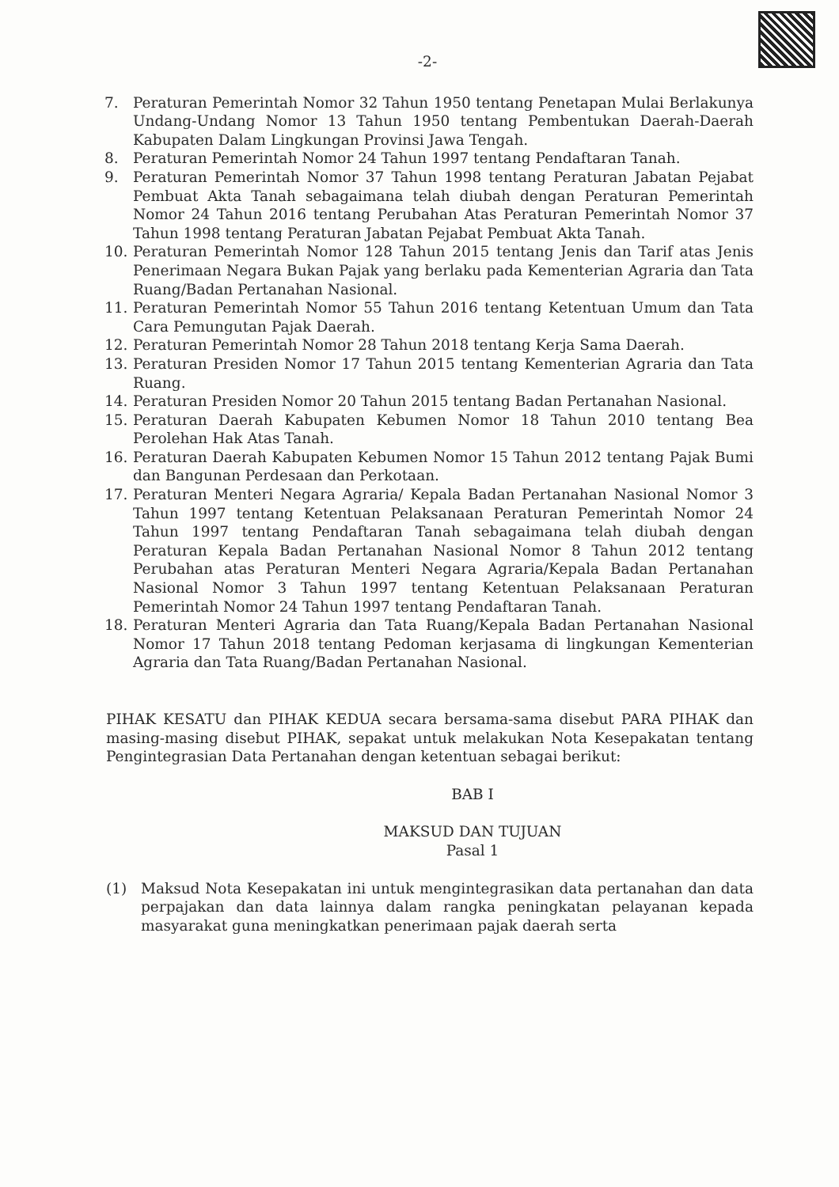-2-
7. Peraturan Pemerintah Nomor 32 Tahun 1950 tentang Penetapan Mulai Berlakunya Undang-Undang Nomor 13 Tahun 1950 tentang Pembentukan Daerah-Daerah Kabupaten Dalam Lingkungan Provinsi Jawa Tengah.
8. Peraturan Pemerintah Nomor 24 Tahun 1997 tentang Pendaftaran Tanah.
9. Peraturan Pemerintah Nomor 37 Tahun 1998 tentang Peraturan Jabatan Pejabat Pembuat Akta Tanah sebagaimana telah diubah dengan Peraturan Pemerintah Nomor 24 Tahun 2016 tentang Perubahan Atas Peraturan Pemerintah Nomor 37 Tahun 1998 tentang Peraturan Jabatan Pejabat Pembuat Akta Tanah.
10. Peraturan Pemerintah Nomor 128 Tahun 2015 tentang Jenis dan Tarif atas Jenis Penerimaan Negara Bukan Pajak yang berlaku pada Kementerian Agraria dan Tata Ruang/Badan Pertanahan Nasional.
11. Peraturan Pemerintah Nomor 55 Tahun 2016 tentang Ketentuan Umum dan Tata Cara Pemungutan Pajak Daerah.
12. Peraturan Pemerintah Nomor 28 Tahun 2018 tentang Kerja Sama Daerah.
13. Peraturan Presiden Nomor 17 Tahun 2015 tentang Kementerian Agraria dan Tata Ruang.
14. Peraturan Presiden Nomor 20 Tahun 2015 tentang Badan Pertanahan Nasional.
15. Peraturan Daerah Kabupaten Kebumen Nomor 18 Tahun 2010 tentang Bea Perolehan Hak Atas Tanah.
16. Peraturan Daerah Kabupaten Kebumen Nomor 15 Tahun 2012 tentang Pajak Bumi dan Bangunan Perdesaan dan Perkotaan.
17. Peraturan Menteri Negara Agraria/ Kepala Badan Pertanahan Nasional Nomor 3 Tahun 1997 tentang Ketentuan Pelaksanaan Peraturan Pemerintah Nomor 24 Tahun 1997 tentang Pendaftaran Tanah sebagaimana telah diubah dengan Peraturan Kepala Badan Pertanahan Nasional Nomor 8 Tahun 2012 tentang Perubahan atas Peraturan Menteri Negara Agraria/Kepala Badan Pertanahan Nasional Nomor 3 Tahun 1997 tentang Ketentuan Pelaksanaan Peraturan Pemerintah Nomor 24 Tahun 1997 tentang Pendaftaran Tanah.
18. Peraturan Menteri Agraria dan Tata Ruang/Kepala Badan Pertanahan Nasional Nomor 17 Tahun 2018 tentang Pedoman kerjasama di lingkungan Kementerian Agraria dan Tata Ruang/Badan Pertanahan Nasional.
PIHAK KESATU dan PIHAK KEDUA secara bersama-sama disebut PARA PIHAK dan masing-masing disebut PIHAK, sepakat untuk melakukan Nota Kesepakatan tentang Pengintegrasian Data Pertanahan dengan ketentuan sebagai berikut:
BAB I
MAKSUD DAN TUJUAN
Pasal 1
(1) Maksud Nota Kesepakatan ini untuk mengintegrasikan data pertanahan dan data perpajakan dan data lainnya dalam rangka peningkatan pelayanan kepada masyarakat guna meningkatkan penerimaan pajak daerah serta